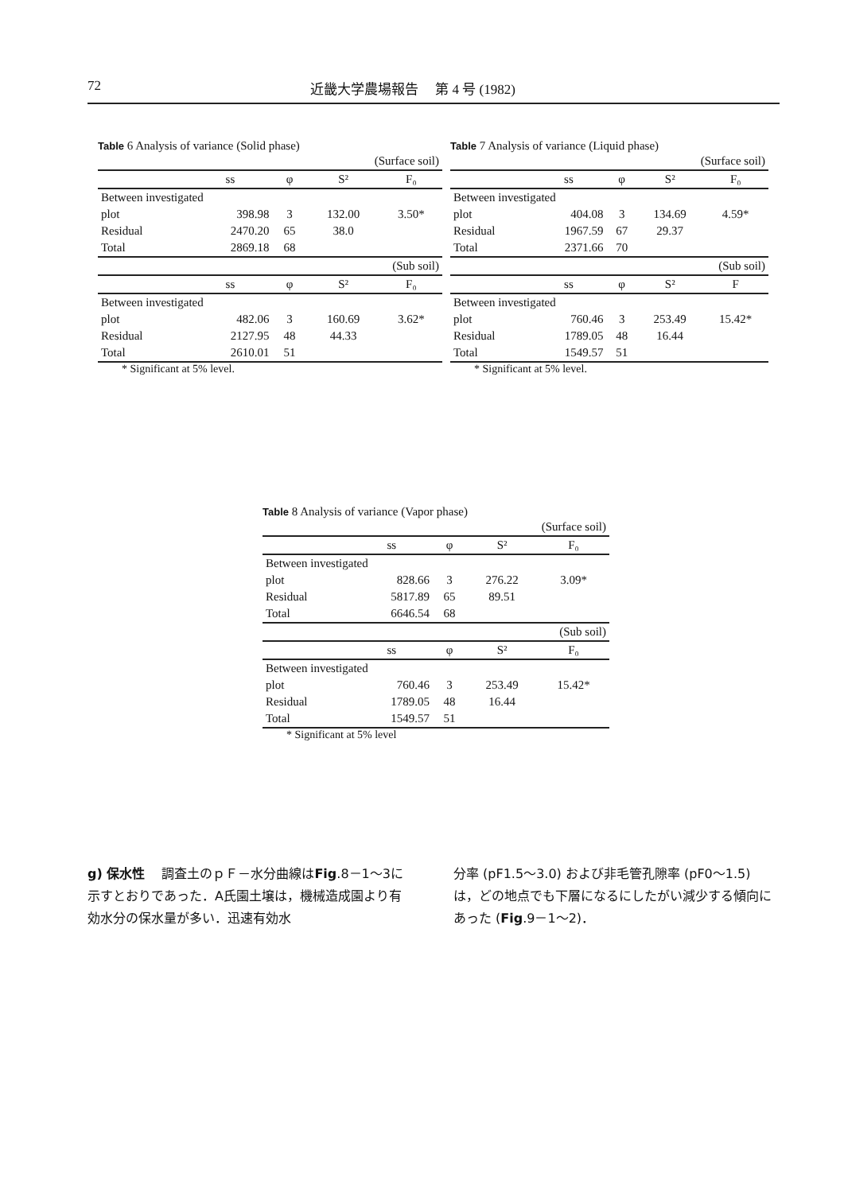72 近畿大学農場報告　 第 4 号 (1982)
Table 6 Analysis of variance (Solid phase)
| (Surface soil) | | | | |
| | ss | φ | S² | F₀ |
| Between investigated | | | | |
| plot | 398.98 | 3 | 132.00 | 3.50* |
| Residual | 2470.20 | 65 | 38.0 | |
| Total | 2869.18 | 68 | | |
| (Sub soil) | | | | |
| | ss | φ | S² | F₀ |
| Between investigated | | | | |
| plot | 482.06 | 3 | 160.69 | 3.62* |
| Residual | 2127.95 | 48 | 44.33 | |
| Total | 2610.01 | 51 | | |
* Significant at 5% level.
Table 7 Analysis of variance (Liquid phase)
| (Surface soil) | | | | |
| | ss | φ | S² | F₀ |
| Between investigated | | | | |
| plot | 404.08 | 3 | 134.69 | 4.59* |
| Residual | 1967.59 | 67 | 29.37 | |
| Total | 2371.66 | 70 | | |
| (Sub soil) | | | | |
| | ss | φ | S² | F |
| Between investigated | | | | |
| plot | 760.46 | 3 | 253.49 | 15.42* |
| Residual | 1789.05 | 48 | 16.44 | |
| Total | 1549.57 | 51 | | |
* Significant at 5% level.
Table 8 Analysis of variance (Vapor phase)
| (Surface soil) | | | | |
| | ss | φ | S² | F₀ |
| Between investigated | | | | |
| plot | 828.66 | 3 | 276.22 | 3.09* |
| Residual | 5817.89 | 65 | 89.51 | |
| Total | 6646.54 | 68 | | |
| (Sub soil) | | | | |
| | ss | φ | S² | F₀ |
| Between investigated | | | | |
| plot | 760.46 | 3 | 253.49 | 15.42* |
| Residual | 1789.05 | 48 | 16.44 | |
| Total | 1549.57 | 51 | | |
* Significant at 5% level
g) 保水性　 調査土のｐＦ－水分曲線はFig.8－1～3に示すとおりであった．A氏園土壌は，機械造成園より有効水分の保水量が多い．迅速有効水
分率 (pF1.5～3.0) および非毛管孔隙率 (pF0～1.5) は，どの地点でも下層になるにしたがい減少する傾向にあった (Fig.9－1～2)．